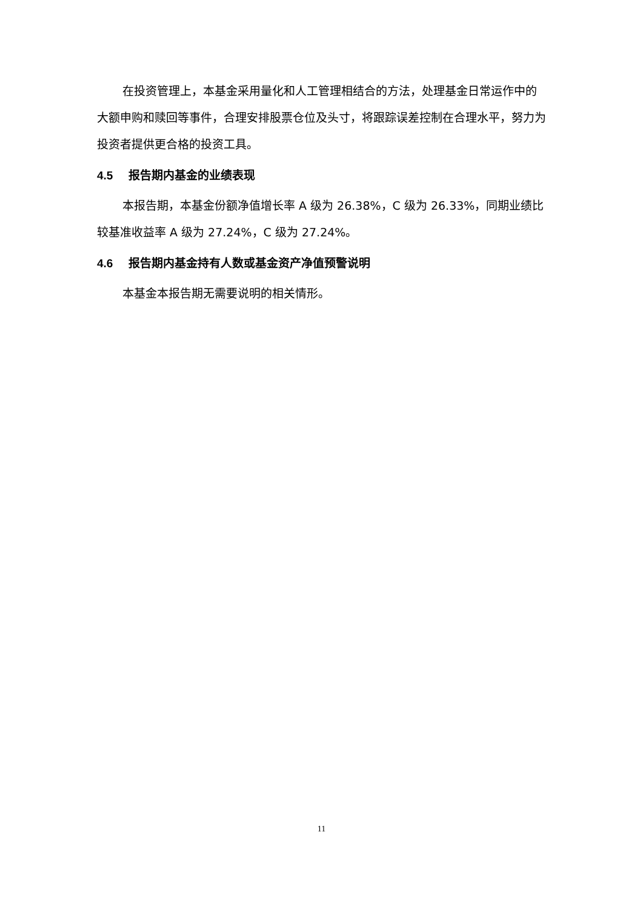在投资管理上，本基金采用量化和人工管理相结合的方法，处理基金日常运作中的大额申购和赎回等事件，合理安排股票仓位及头寸，将跟踪误差控制在合理水平，努力为投资者提供更合格的投资工具。
4.5 报告期内基金的业绩表现
本报告期，本基金份额净值增长率 A 级为 26.38%，C 级为 26.33%，同期业绩比较基准收益率 A 级为 27.24%，C 级为 27.24%。
4.6 报告期内基金持有人数或基金资产净值预警说明
本基金本报告期无需要说明的相关情形。
11